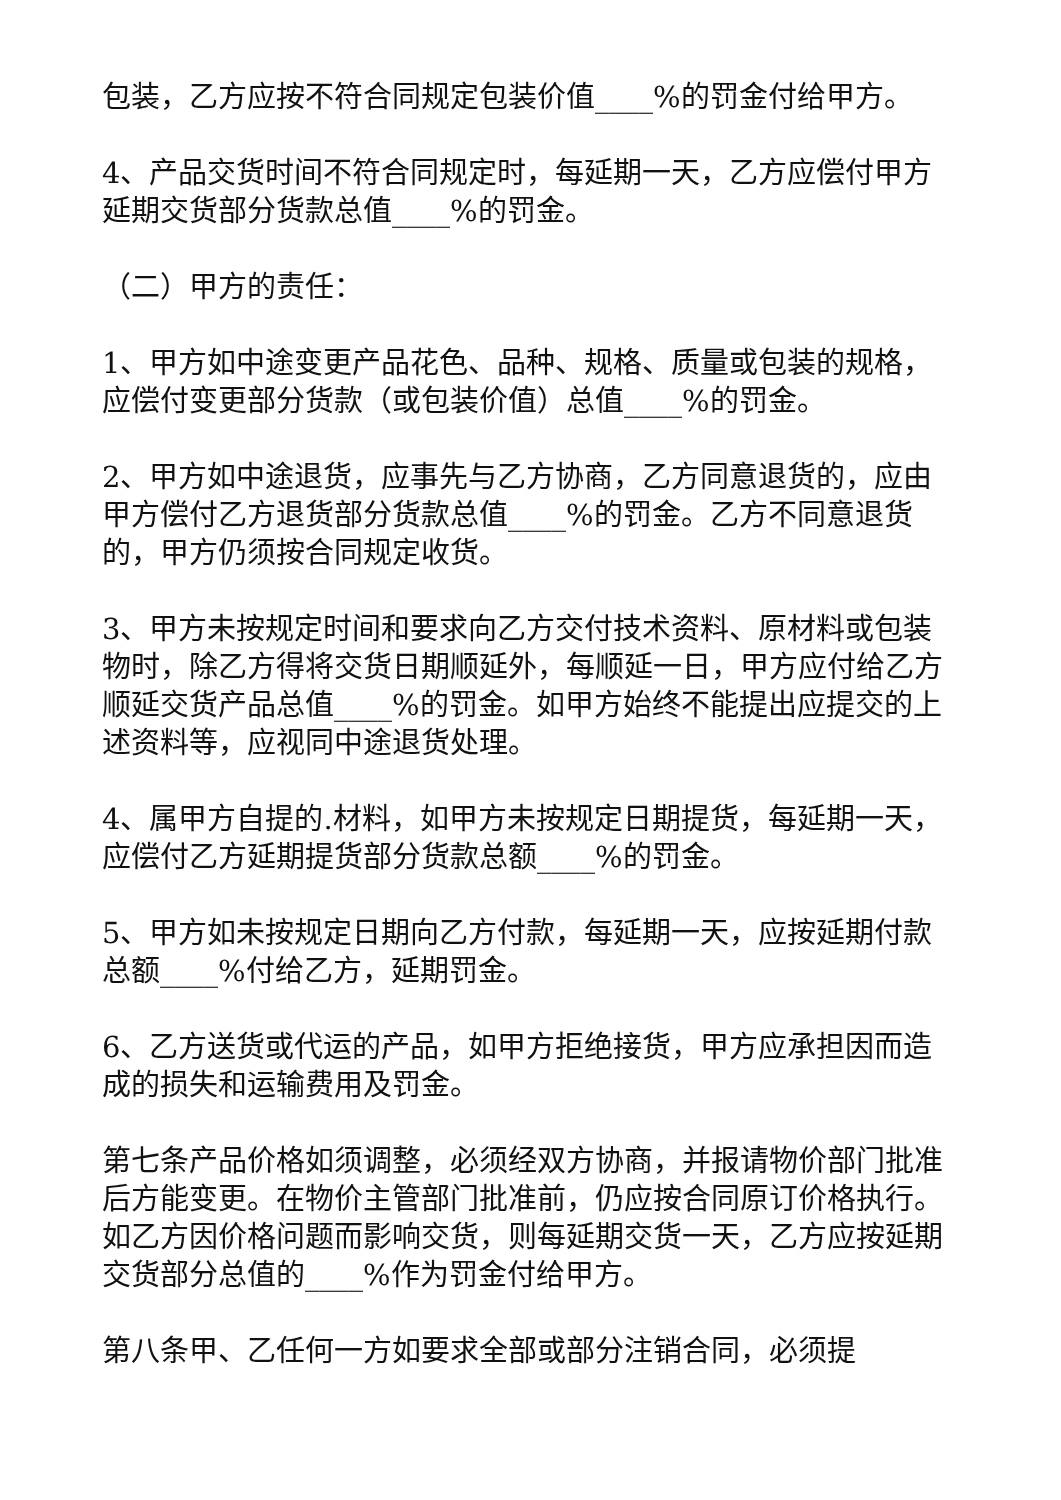包装，乙方应按不符合同规定包装价值____%的罚金付给甲方。
4、产品交货时间不符合同规定时，每延期一天，乙方应偿付甲方延期交货部分货款总值____%的罚金。
（二）甲方的责任：
1、甲方如中途变更产品花色、品种、规格、质量或包装的规格，应偿付变更部分货款（或包装价值）总值____%的罚金。
2、甲方如中途退货，应事先与乙方协商，乙方同意退货的，应由甲方偿付乙方退货部分货款总值____%的罚金。乙方不同意退货的，甲方仍须按合同规定收货。
3、甲方未按规定时间和要求向乙方交付技术资料、原材料或包装物时，除乙方得将交货日期顺延外，每顺延一日，甲方应付给乙方顺延交货产品总值____%的罚金。如甲方始终不能提出应提交的上述资料等，应视同中途退货处理。
4、属甲方自提的.材料，如甲方未按规定日期提货，每延期一天，应偿付乙方延期提货部分货款总额____%的罚金。
5、甲方如未按规定日期向乙方付款，每延期一天，应按延期付款总额____%付给乙方，延期罚金。
6、乙方送货或代运的产品，如甲方拒绝接货，甲方应承担因而造成的损失和运输费用及罚金。
第七条产品价格如须调整，必须经双方协商，并报请物价部门批准后方能变更。在物价主管部门批准前，仍应按合同原订价格执行。如乙方因价格问题而影响交货，则每延期交货一天，乙方应按延期交货部分总值的____%作为罚金付给甲方。
第八条甲、乙任何一方如要求全部或部分注销合同，必须提